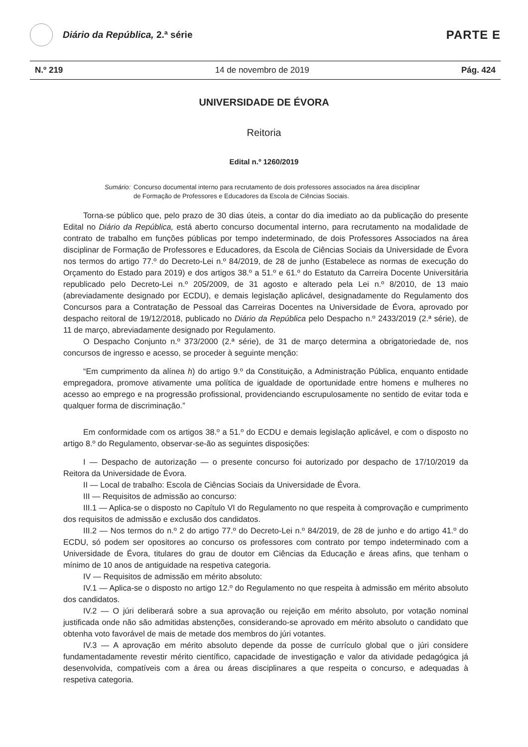Diário da República, 2.ª série
PARTE E
N.º 219 14 de novembro de 2019 Pág. 424
UNIVERSIDADE DE ÉVORA
Reitoria
Edital n.º 1260/2019
Sumário: Concurso documental interno para recrutamento de dois professores associados na área disciplinar de Formação de Professores e Educadores da Escola de Ciências Sociais.
Torna-se público que, pelo prazo de 30 dias úteis, a contar do dia imediato ao da publicação do presente Edital no Diário da República, está aberto concurso documental interno, para recrutamento na modalidade de contrato de trabalho em funções públicas por tempo indeterminado, de dois Professores Associados na área disciplinar de Formação de Professores e Educadores, da Escola de Ciências Sociais da Universidade de Évora nos termos do artigo 77.º do Decreto-Lei n.º 84/2019, de 28 de junho (Estabelece as normas de execução do Orçamento do Estado para 2019) e dos artigos 38.º a 51.º e 61.º do Estatuto da Carreira Docente Universitária republicado pelo Decreto-Lei n.º 205/2009, de 31 agosto e alterado pela Lei n.º 8/2010, de 13 maio (abreviadamente designado por ECDU), e demais legislação aplicável, designadamente do Regulamento dos Concursos para a Contratação de Pessoal das Carreiras Docentes na Universidade de Évora, aprovado por despacho reitoral de 19/12/2018, publicado no Diário da República pelo Despacho n.º 2433/2019 (2.ª série), de 11 de março, abreviadamente designado por Regulamento.
O Despacho Conjunto n.º 373/2000 (2.ª série), de 31 de março determina a obrigatoriedade de, nos concursos de ingresso e acesso, se proceder à seguinte menção:
“Em cumprimento da alínea h) do artigo 9.º da Constituição, a Administração Pública, enquanto entidade empregadora, promove ativamente uma política de igualdade de oportunidade entre homens e mulheres no acesso ao emprego e na progressão profissional, providenciando escrupulosamente no sentido de evitar toda e qualquer forma de discriminação.”
Em conformidade com os artigos 38.º a 51.º do ECDU e demais legislação aplicável, e com o disposto no artigo 8.º do Regulamento, observar-se-ão as seguintes disposições:
I — Despacho de autorização — o presente concurso foi autorizado por despacho de 17/10/2019 da Reitora da Universidade de Évora.
II — Local de trabalho: Escola de Ciências Sociais da Universidade de Évora.
III — Requisitos de admissão ao concurso:
III.1 — Aplica-se o disposto no Capítulo VI do Regulamento no que respeita à comprovação e cumprimento dos requisitos de admissão e exclusão dos candidatos.
III.2 — Nos termos do n.º 2 do artigo 77.º do Decreto-Lei n.º 84/2019, de 28 de junho e do artigo 41.º do ECDU, só podem ser opositores ao concurso os professores com contrato por tempo indeterminado com a Universidade de Évora, titulares do grau de doutor em Ciências da Educação e áreas afins, que tenham o mínimo de 10 anos de antiguidade na respetiva categoria.
IV — Requisitos de admissão em mérito absoluto:
IV.1 — Aplica-se o disposto no artigo 12.º do Regulamento no que respeita à admissão em mérito absoluto dos candidatos.
IV.2 — O júri deliberará sobre a sua aprovação ou rejeição em mérito absoluto, por votação nominal justificada onde não são admitidas abstenções, considerando-se aprovado em mérito absoluto o candidato que obtenha voto favorável de mais de metade dos membros do júri votantes.
IV.3 — A aprovação em mérito absoluto depende da posse de currículo global que o júri considere fundamentadamente revestir mérito científico, capacidade de investigação e valor da atividade pedagógica já desenvolvida, compatíveis com a área ou áreas disciplinares a que respeita o concurso, e adequadas à respetiva categoria.